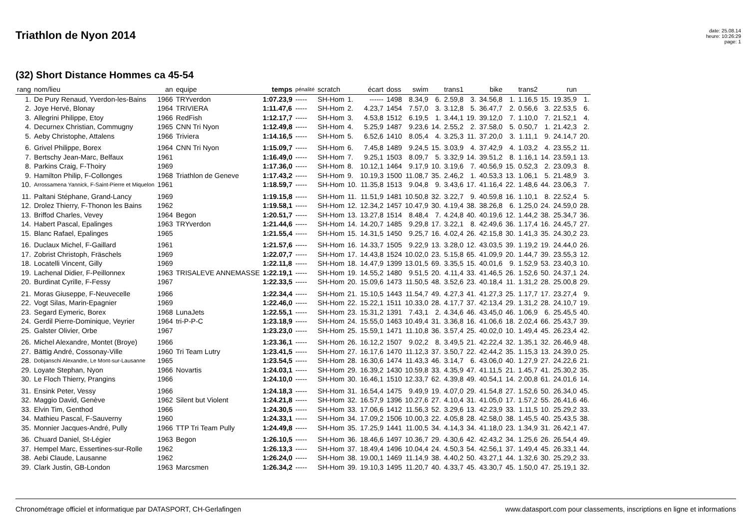Triathlon de Nyon 2014
date: 25.08.14
heure: 10:26:29
page: 1
(32) Short Distance Hommes ca 45-54
| rang | nom/lieu | an | equipe | temps | pénalité | scratch | | écart | doss | swim | | trans1 | | bike | | trans2 | | run | |
| --- | --- | --- | --- | --- | --- | --- | --- | --- | --- | --- | --- | --- | --- | --- | --- | --- | --- | --- | --- |
| 1. | De Pury Renaud, Yverdon-les-Bains | 1966 | TRYverdon | 1:07.23,9 | ----- | SH-Hom | 1. | ------ | 1498 | 8.34,9 | 6. | 2.59,8 | 3. | 34.56,8 | 1. | 1.16,5 | 15. | 19.35,9 | 1. |
| 2. | Joye Hervé, Blonay | 1964 | TRIVIERA | 1:11.47,6 | ----- | SH-Hom | 2. | 4.23,7 | 1454 | 7.57,0 | 3. | 3.12,8 | 5. | 36.47,7 | 2. | 0.56,6 | 3. | 22.53,5 | 6. |
| 3. | Allegrini Philippe, Etoy | 1966 | RedFish | 1:12.17,7 | ----- | SH-Hom | 3. | 4.53,8 | 1512 | 6.19,5 | 1. | 3.44,1 | 19. | 39.12,0 | 7. | 1.10,0 | 7. | 21.52,1 | 4. |
| 4. | Decurnex Christian, Commugny | 1965 | CNN Tri Nyon | 1:12.49,8 | ----- | SH-Hom | 4. | 5.25,9 | 1487 | 9.23,6 | 14. | 2.55,2 | 2. | 37.58,0 | 5. | 0.50,7 | 1. | 21.42,3 | 2. |
| 5. | Aeby Christophe, Attalens | 1966 | Triviera | 1:14.16,5 | ----- | SH-Hom | 5. | 6.52,6 | 1410 | 8.05,4 | 4. | 3.25,3 | 11. | 37.20,0 | 3. | 1.11,1 | 9. | 24.14,7 | 20. |
| 6. | Grivel Philippe, Borex | 1964 | CNN Tri Nyon | 1:15.09,7 | ----- | SH-Hom | 6. | 7.45,8 | 1489 | 9.24,5 | 15. | 3.03,9 | 4. | 37.42,9 | 4. | 1.03,2 | 4. | 23.55,2 | 11. |
| 7. | Bertschy Jean-Marc, Belfaux | 1961 | | 1:16.49,0 | ----- | SH-Hom | 7. | 9.25,1 | 1503 | 8.09,7 | 5. | 3.32,9 | 14. | 39.51,2 | 8. | 1.16,1 | 14. | 23.59,1 | 13. |
| 8. | Parkins Craig, F-Thoiry | 1969 | | 1:17.36,0 | ----- | SH-Hom | 8. | 10.12,1 | 1464 | 9.17,9 | 10. | 3.19,6 | 7. | 40.56,9 | 15. | 0.52,3 | 2. | 23.09,3 | 8. |
| 9. | Hamilton Philip, F-Collonges | 1968 | Triathlon de Geneve | 1:17.43,2 | ----- | SH-Hom | 9. | 10.19,3 | 1500 | 11.08,7 | 35. | 2.46,2 | 1. | 40.53,3 | 13. | 1.06,1 | 5. | 21.48,9 | 3. |
| 10. | Arrossamena Yannick, F-Saint-Pierre et Miquelon | 1961 | | 1:18.59,7 | ----- | SH-Hom | 10. | 11.35,8 | 1513 | 9.04,8 | 9. | 3.43,6 | 17. | 41.16,4 | 22. | 1.48,6 | 44. | 23.06,3 | 7. |
| 11. | Paltani Stéphane, Grand-Lancy | 1969 | | 1:19.15,8 | ----- | SH-Hom | 11. | 11.51,9 | 1481 | 10.50,8 | 32. | 3.22,7 | 9. | 40.59,8 | 16. | 1.10,1 | 8. | 22.52,4 | 5. |
| 12. | Drolez Thierry, F-Thonon les Bains | 1962 | | 1:19.58,1 | ----- | SH-Hom | 12. | 12.34,2 | 1457 | 10.47,9 | 30. | 4.19,4 | 38. | 38.26,8 | 6. | 1.25,0 | 24. | 24.59,0 | 28. |
| 13. | Briffod Charles, Vevey | 1964 | Begon | 1:20.51,7 | ----- | SH-Hom | 13. | 13.27,8 | 1514 | 8.48,4 | 7. | 4.24,8 | 40. | 40.19,6 | 12. | 1.44,2 | 38. | 25.34,7 | 36. |
| 14. | Habert Pascal, Epalinges | 1963 | TRYverdon | 1:21.44,6 | ----- | SH-Hom | 14. | 14.20,7 | 1485 | 9.29,8 | 17. | 3.22,1 | 8. | 42.49,6 | 36. | 1.17,4 | 16. | 24.45,7 | 27. |
| 15. | Blanc Rafael, Epalinges | 1965 | | 1:21.55,4 | ----- | SH-Hom | 15. | 14.31,5 | 1450 | 9.25,7 | 16. | 4.02,4 | 26. | 42.15,8 | 30. | 1.41,3 | 35. | 24.30,2 | 23. |
| 16. | Duclaux Michel, F-Gaillard | 1961 | | 1:21.57,6 | ----- | SH-Hom | 16. | 14.33,7 | 1505 | 9.22,9 | 13. | 3.28,0 | 12. | 43.03,5 | 39. | 1.19,2 | 19. | 24.44,0 | 26. |
| 17. | Zobrist Christoph, Fräschels | 1969 | | 1:22.07,7 | ----- | SH-Hom | 17. | 14.43,8 | 1524 | 10.02,0 | 23. | 5.15,8 | 65. | 41.09,9 | 20. | 1.44,7 | 39. | 23.55,3 | 12. |
| 18. | Locatelli Vincent, Gilly | 1969 | | 1:22.11,8 | ----- | SH-Hom | 18. | 14.47,9 | 1399 | 13.01,5 | 69. | 3.35,5 | 15. | 40.01,6 | 9. | 1.52,9 | 53. | 23.40,3 | 10. |
| 19. | Lachenal Didier, F-Peillonnex | 1963 | TRISALEVE ANNEMASSE | 1:22.19,1 | ----- | SH-Hom | 19. | 14.55,2 | 1480 | 9.51,5 | 20. | 4.11,4 | 33. | 41.46,5 | 26. | 1.52,6 | 50. | 24.37,1 | 24. |
| 20. | Burdinat Cyrille, F-Fessy | 1967 | | 1:22.33,5 | ----- | SH-Hom | 20. | 15.09,6 | 1473 | 11.50,5 | 48. | 3.52,6 | 23. | 40.18,4 | 11. | 1.31,2 | 28. | 25.00,8 | 29. |
| 21. | Moras Giuseppe, F-Neuvecelle | 1966 | | 1:22.34,4 | ----- | SH-Hom | 21. | 15.10,5 | 1443 | 11.54,7 | 49. | 4.27,3 | 41. | 41.27,3 | 25. | 1.17,7 | 17. | 23.27,4 | 9. |
| 22. | Vogt Silas, Marin-Epagnier | 1969 | | 1:22.46,0 | ----- | SH-Hom | 22. | 15.22,1 | 1511 | 10.33,0 | 28. | 4.17,7 | 37. | 42.13,4 | 29. | 1.31,2 | 28. | 24.10,7 | 19. |
| 23. | Segard Eymeric, Borex | 1968 | LunaJets | 1:22.55,1 | ----- | SH-Hom | 23. | 15.31,2 | 1391 | 7.43,1 | 2. | 4.34,6 | 46. | 43.45,0 | 46. | 1.06,9 | 6. | 25.45,5 | 40. |
| 24. | Gerdil Pierre-Dominique, Veyrier | 1964 | tri-P-P-C | 1:23.18,9 | ----- | SH-Hom | 24. | 15.55,0 | 1463 | 10.49,4 | 31. | 3.36,8 | 16. | 41.06,6 | 18. | 2.02,4 | 66. | 25.43,7 | 39. |
| 25. | Galster Olivier, Orbe | 1967 | | 1:23.23,0 | ----- | SH-Hom | 25. | 15.59,1 | 1471 | 11.10,8 | 36. | 3.57,4 | 25. | 40.02,0 | 10. | 1.49,4 | 45. | 26.23,4 | 42. |
| 26. | Michel Alexandre, Montet (Broye) | 1966 | | 1:23.36,1 | ----- | SH-Hom | 26. | 16.12,2 | 1507 | 9.02,2 | 8. | 3.49,5 | 21. | 42.22,4 | 32. | 1.35,1 | 32. | 26.46,9 | 48. |
| 27. | Bättig André, Cossonay-Ville | 1960 | Tri Team Lutry | 1:23.41,5 | ----- | SH-Hom | 27. | 16.17,6 | 1470 | 11.12,3 | 37. | 3.50,7 | 22. | 42.44,2 | 35. | 1.15,3 | 13. | 24.39,0 | 25. |
| 28. | Dobjanschi Alexandre, Le Mont-sur-Lausanne | 1965 | | 1:23.54,5 | ----- | SH-Hom | 28. | 16.30,6 | 1474 | 11.43,3 | 46. | 3.14,7 | 6. | 43.06,0 | 40. | 1.27,9 | 27. | 24.22,6 | 21. |
| 29. | Loyate Stephan, Nyon | 1966 | Novartis | 1:24.03,1 | ----- | SH-Hom | 29. | 16.39,2 | 1430 | 10.59,8 | 33. | 4.35,9 | 47. | 41.11,5 | 21. | 1.45,7 | 41. | 25.30,2 | 35. |
| 30. | Le Floch Thierry, Prangins | 1966 | | 1:24.10,0 | ----- | SH-Hom | 30. | 16.46,1 | 1510 | 12.33,7 | 62. | 4.39,8 | 49. | 40.54,1 | 14. | 2.00,8 | 61. | 24.01,6 | 14. |
| 31. | Ensink Peter, Vessy | 1966 | | 1:24.18,3 | ----- | SH-Hom | 31. | 16.54,4 | 1475 | 9.49,9 | 19. | 4.07,0 | 29. | 41.54,8 | 27. | 1.52,6 | 50. | 26.34,0 | 45. |
| 32. | Maggio David, Genève | 1962 | Silent but Violent | 1:24.21,8 | ----- | SH-Hom | 32. | 16.57,9 | 1396 | 10.27,6 | 27. | 4.10,4 | 31. | 41.05,0 | 17. | 1.57,2 | 55. | 26.41,6 | 46. |
| 33. | Elvin Tim, Genthod | 1966 | | 1:24.30,5 | ----- | SH-Hom | 33. | 17.06,6 | 1412 | 11.56,3 | 52. | 3.29,6 | 13. | 42.23,9 | 33. | 1.11,5 | 10. | 25.29,2 | 33. |
| 34. | Mathieu Pascal, F-Sauverny | 1960 | | 1:24.33,1 | ----- | SH-Hom | 34. | 17.09,2 | 1506 | 10.00,3 | 22. | 4.05,8 | 28. | 42.58,0 | 38. | 1.45,5 | 40. | 25.43,5 | 38. |
| 35. | Monnier Jacques-André, Pully | 1966 | TTP Tri Team Pully | 1:24.49,8 | ----- | SH-Hom | 35. | 17.25,9 | 1441 | 11.00,5 | 34. | 4.14,3 | 34. | 41.18,0 | 23. | 1.34,9 | 31. | 26.42,1 | 47. |
| 36. | Chuard Daniel, St-Légier | 1963 | Begon | 1:26.10,5 | ----- | SH-Hom | 36. | 18.46,6 | 1497 | 10.36,7 | 29. | 4.30,6 | 42. | 42.43,2 | 34. | 1.25,6 | 26. | 26.54,4 | 49. |
| 37. | Hempel Marc, Essertines-sur-Rolle | 1962 | | 1:26.13,3 | ----- | SH-Hom | 37. | 18.49,4 | 1496 | 10.04,4 | 24. | 4.50,3 | 54. | 42.56,1 | 37. | 1.49,4 | 45. | 26.33,1 | 44. |
| 38. | Aebi Claude, Lausanne | 1962 | | 1:26.24,0 | ----- | SH-Hom | 38. | 19.00,1 | 1469 | 11.14,9 | 38. | 4.40,2 | 50. | 43.27,1 | 44. | 1.32,6 | 30. | 25.29,2 | 33. |
| 39. | Clark Justin, GB-London | 1963 | Marcsmen | 1:26.34,2 | ----- | SH-Hom | 39. | 19.10,3 | 1495 | 11.20,7 | 40. | 4.33,7 | 45. | 43.30,7 | 45. | 1.50,0 | 47. | 25.19,1 | 32. |
Chronométrage officiel et informatique par DATASPORT, CH-Gerlafingen www.datasport.com pour classements, inscriptions en ligne et informations